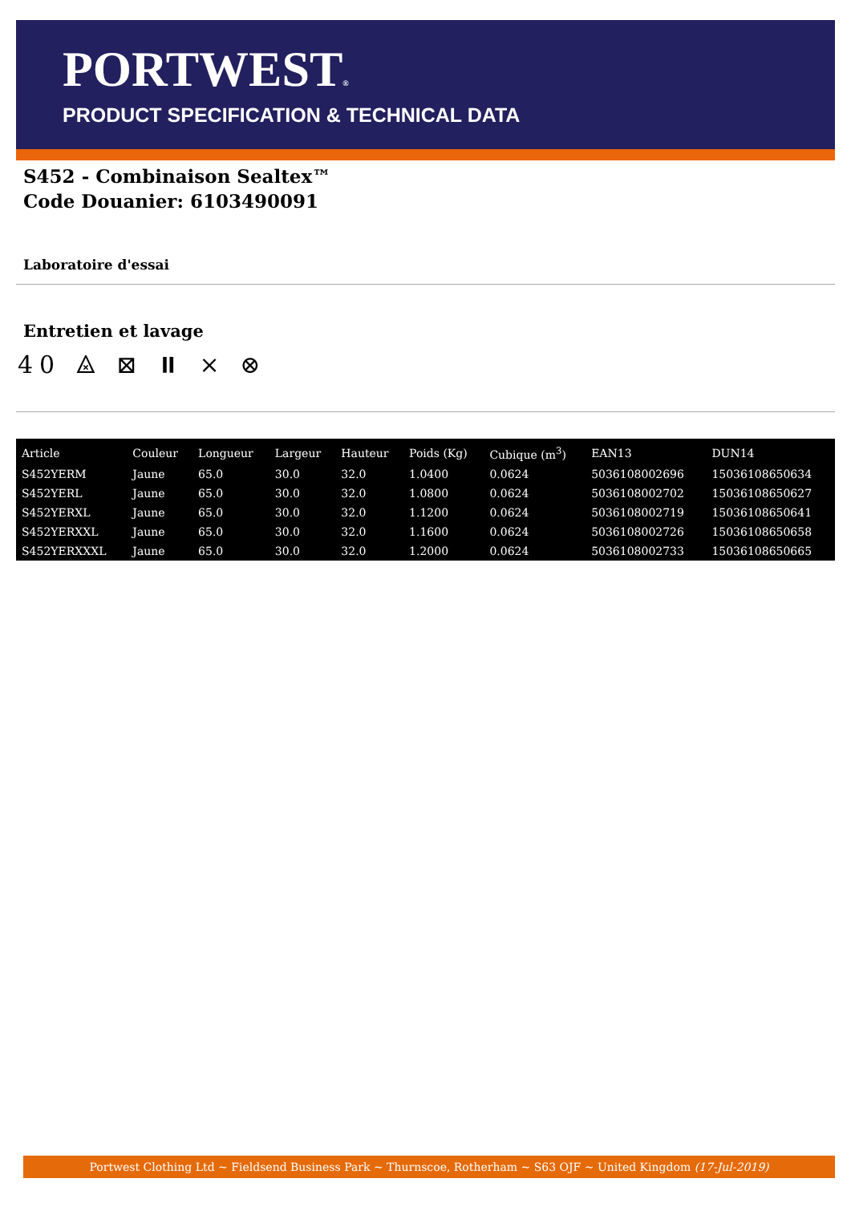PORTWEST®
PRODUCT SPECIFICATION & TECHNICAL DATA
S452 - Combinaison Sealtex™
Code Douanier: 6103490091
Laboratoire d'essai
Entretien et lavage
40 ⨻ ⊠ ⏸ ⨯ ⊗
| Article | Couleur | Longueur | Largeur | Hauteur | Poids (Kg) | Cubique (m<sup>3</sup>) | EAN13 | DUN14 |
| --- | --- | --- | --- | --- | --- | --- | --- | --- |
| S452YERM | Jaune | 65.0 | 30.0 | 32.0 | 1.0400 | 0.0624 | 5036108002696 | 15036108650634 |
| S452YERL | Jaune | 65.0 | 30.0 | 32.0 | 1.0800 | 0.0624 | 5036108002702 | 15036108650627 |
| S452YERXL | Jaune | 65.0 | 30.0 | 32.0 | 1.1200 | 0.0624 | 5036108002719 | 15036108650641 |
| S452YERXXL | Jaune | 65.0 | 30.0 | 32.0 | 1.1600 | 0.0624 | 5036108002726 | 15036108650658 |
| S452YERXXXL | Jaune | 65.0 | 30.0 | 32.0 | 1.2000 | 0.0624 | 5036108002733 | 15036108650665 |
Portwest Clothing Ltd ~ Fieldsend Business Park ~ Thurnscoe, Rotherham ~ S63 OJF ~ United Kingdom (17-Jul-2019)